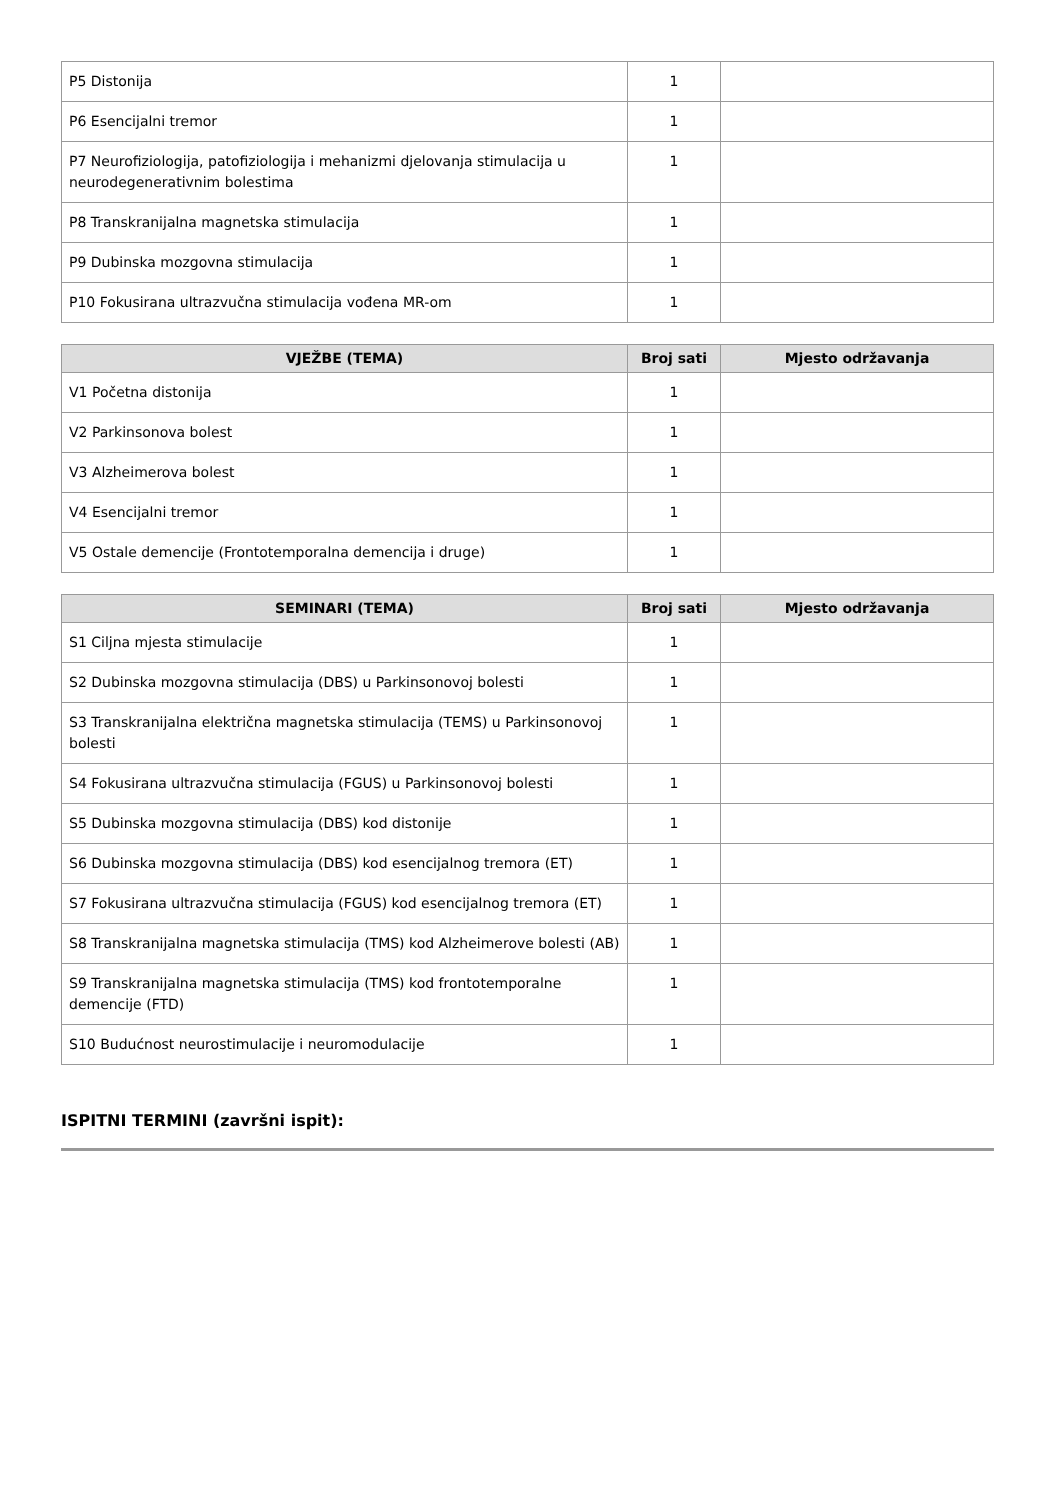| P5 Distonija | 1 | |
| P6 Esencijalni tremor | 1 | |
| P7 Neurofiziologija, patofiziologija i mehanizmi djelovanja stimulacija u neurodegenerativnim bolestima | 1 | |
| P8 Transkranijalna magnetska stimulacija | 1 | |
| P9 Dubinska mozgovna stimulacija | 1 | |
| P10 Fokusirana ultrazvučna stimulacija vođena MR-om | 1 | |
| VJEŽBE (TEMA) | Broj sati | Mjesto održavanja |
| --- | --- | --- |
| V1 Početna distonija | 1 | |
| V2 Parkinsonova bolest | 1 | |
| V3 Alzheimerova bolest | 1 | |
| V4 Esencijalni tremor | 1 | |
| V5 Ostale demencije (Frontotemporalna demencija i druge) | 1 | |
| SEMINARI (TEMA) | Broj sati | Mjesto održavanja |
| --- | --- | --- |
| S1 Ciljna mjesta stimulacije | 1 | |
| S2 Dubinska mozgovna stimulacija (DBS) u Parkinsonovoj bolesti | 1 | |
| S3 Transkranijalna električna magnetska stimulacija (TEMS) u Parkinsonovoj bolesti | 1 | |
| S4 Fokusirana ultrazvučna stimulacija (FGUS) u Parkinsonovoj bolesti | 1 | |
| S5 Dubinska mozgovna stimulacija (DBS) kod distonije | 1 | |
| S6 Dubinska mozgovna stimulacija (DBS) kod esencijalnog tremora (ET) | 1 | |
| S7 Fokusirana ultrazvučna stimulacija (FGUS) kod esencijalnog tremora (ET) | 1 | |
| S8 Transkranijalna magnetska stimulacija (TMS) kod Alzheimerove bolesti (AB) | 1 | |
| S9 Transkranijalna magnetska stimulacija (TMS) kod frontotemporalne demencije (FTD) | 1 | |
| S10 Budućnost neurostimulacije i neuromodulacije | 1 | |
ISPITNI TERMINI (završni ispit):